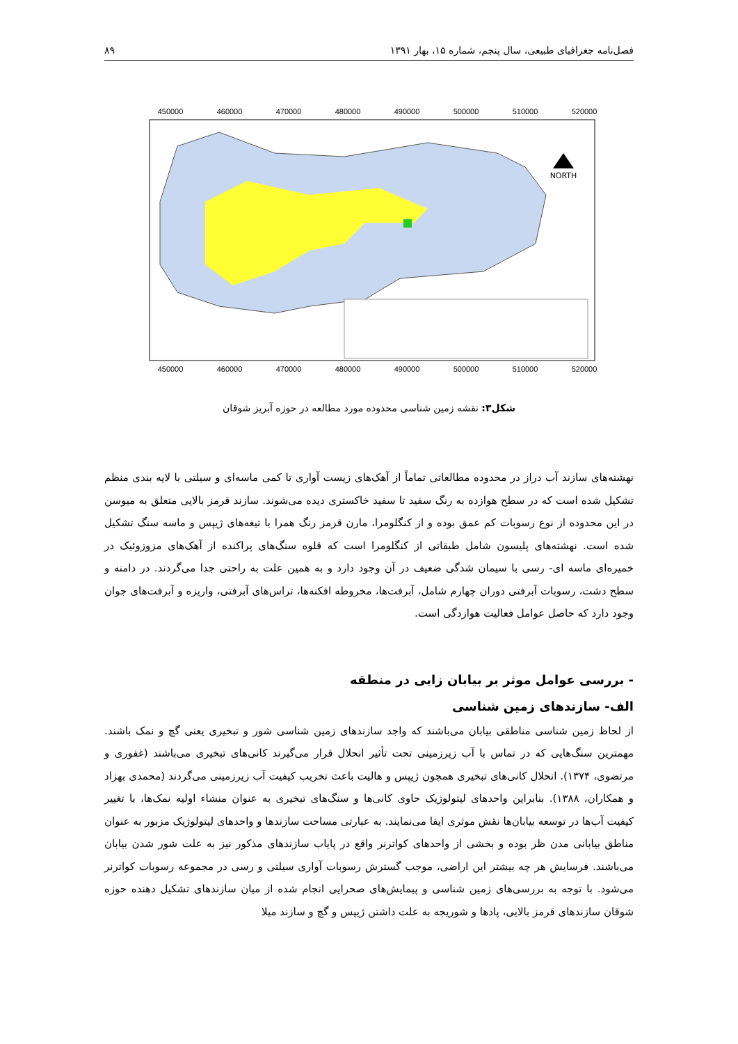فصل‌نامه جغرافیای طبیعی، سال پنجم، شماره ۱۵، بهار ۱۳۹۱ ۸۹
450000
460000
470000
480000
490000
500000
510000
520000
450000
460000
470000
480000
490000
500000
510000
520000
NORTH
شکل۳: نقشه زمین شناسی محدوده مورد مطالعه در حوزه آبریز شوقان
نهشته‌های سازند آب دراز در محدوده مطالعاتی تماماً از آهک‌های زیست آواری تا کمی ماسه‌ای و سیلتی با لایه بندی منظم تشکیل شده است که در سطح هوازده به رنگ سفید تا سفید خاکستری دیده می‌شوند. سازند قرمز بالایی متعلق به میوسن در این محدوده از نوع رسوبات کم عمق بوده و از کنگلومرا، مارن قرمز رنگ همرا با تیغه‌های ژیپس و ماسه سنگ تشکیل شده است. نهشته‌های پلیسون شامل طبقاتی از کنگلومرا است که قلوه سنگ‌های پراکنده از آهک‌های مزوزوئیک در خمیره‌ای ماسه ای- رسی با سیمان شدگی ضعیف در آن وجود دارد و به همین علت به راحتی جدا می‌گردند. در دامنه و سطح دشت، رسوبات آبرفتی دوران چهارم شامل، آبرفت‌ها، مخروطه افکنه‌ها، تراس‌های آبرفتی، واریزه و آبرفت‌های جوان وجود دارد که حاصل عوامل فعالیت هوازدگی است.
- بررسی عوامل موثر بر بیابان زایی در منطقه
الف- سازندهای زمین شناسی
از لحاظ زمین شناسی مناطقی بیابان می‌باشند که واجد سازندهای زمین شناسی شور و تبخیری یعنی گچ و نمک باشند. مهمترین سنگ‌هایی که در تماس با آب زیرزمینی تحت تأثیر انحلال قرار می‌گیرند کانی‌های تبخیری می‌باشند (غفوری و مرتضوی، ۱۳۷۴). انحلال کانی‌های تبخیری همچون ژیپس و هالیت باعث تخریب کیفیت آب زیرزمینی می‌گردند (محمدی بهزاد و همکاران، ۱۳۸۸). بنابراین واحدهای لیتولوژیک حاوی کانی‌ها و سنگ‌های تبخیری به عنوان منشاء اولیه نمک‌ها، با تغییر کیفیت آب‌ها در توسعه بیابان‌ها نقش موثری ایفا می‌نمایند. به عبارتی مساحت سازندها و واحدهای لیتولوژیک مزبور به عنوان مناطق بیابانی مدن ظر بوده و بخشی از واحدهای کواترنر واقع در پایاب سازندهای مذکور نیز به علت شور شدن بیابان می‌باشند. فرسایش هر چه بیشتر این اراضی، موجب گسترش رسوبات آواری سیلتی و رسی در مجموعه رسوبات کواترنر می‌شود. با توجه به بررسی‌های زمین شناسی و پیمایش‌های صحرایی انجام شده از میان سازندهای تشکیل دهنده حوزه شوقان سازندهای قرمز بالایی، پادها و شوریجه به علت داشتن ژیپس و گچ و سازند میلا